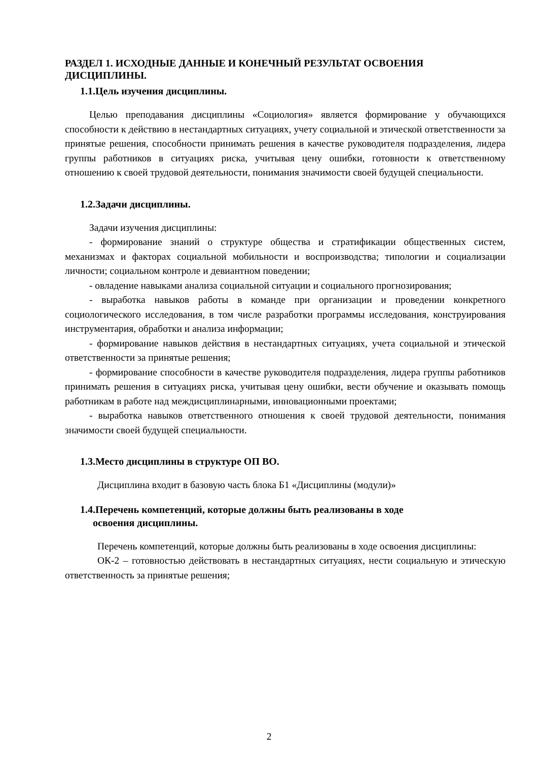РАЗДЕЛ 1. ИСХОДНЫЕ ДАННЫЕ И КОНЕЧНЫЙ РЕЗУЛЬТАТ ОСВОЕНИЯ ДИСЦИПЛИНЫ.
1.1.Цель изучения дисциплины.
Целью преподавания дисциплины «Социология» является формирование у обучающихся способности к действию в нестандартных ситуациях, учету социальной и этической ответственности за принятые решения, способности принимать решения в качестве руководителя подразделения, лидера группы работников в ситуациях риска, учитывая цену ошибки, готовности к ответственному отношению к своей трудовой деятельности, понимания значимости своей будущей специальности.
1.2.Задачи дисциплины.
Задачи изучения дисциплины:
- формирование знаний о структуре общества и стратификации общественных систем, механизмах и факторах социальной мобильности и воспроизводства; типологии и социализации личности; социальном контроле и девиантном поведении;
- овладение навыками анализа социальной ситуации и социального прогнозирования;
- выработка навыков работы в команде при организации и проведении конкретного социологического исследования, в том числе разработки программы исследования, конструирования инструментария, обработки и анализа информации;
- формирование навыков действия в нестандартных ситуациях, учета социальной и этической ответственности за принятые решения;
- формирование способности в качестве руководителя подразделения, лидера группы работников принимать решения в ситуациях риска, учитывая цену ошибки, вести обучение и оказывать помощь работникам в работе над междисциплинарными, инновационными проектами;
- выработка навыков ответственного отношения к своей трудовой деятельности, понимания значимости своей будущей специальности.
1.3.Место дисциплины в структуре ОП ВО.
Дисциплина входит в базовую часть блока Б1 «Дисциплины (модули)»
1.4.Перечень компетенций, которые должны быть реализованы в ходе
освоения дисциплины.
Перечень компетенций, которые должны быть реализованы в ходе освоения дисциплины:
ОК-2 – готовностью действовать в нестандартных ситуациях, нести социальную и этическую ответственность за принятые решения;
2